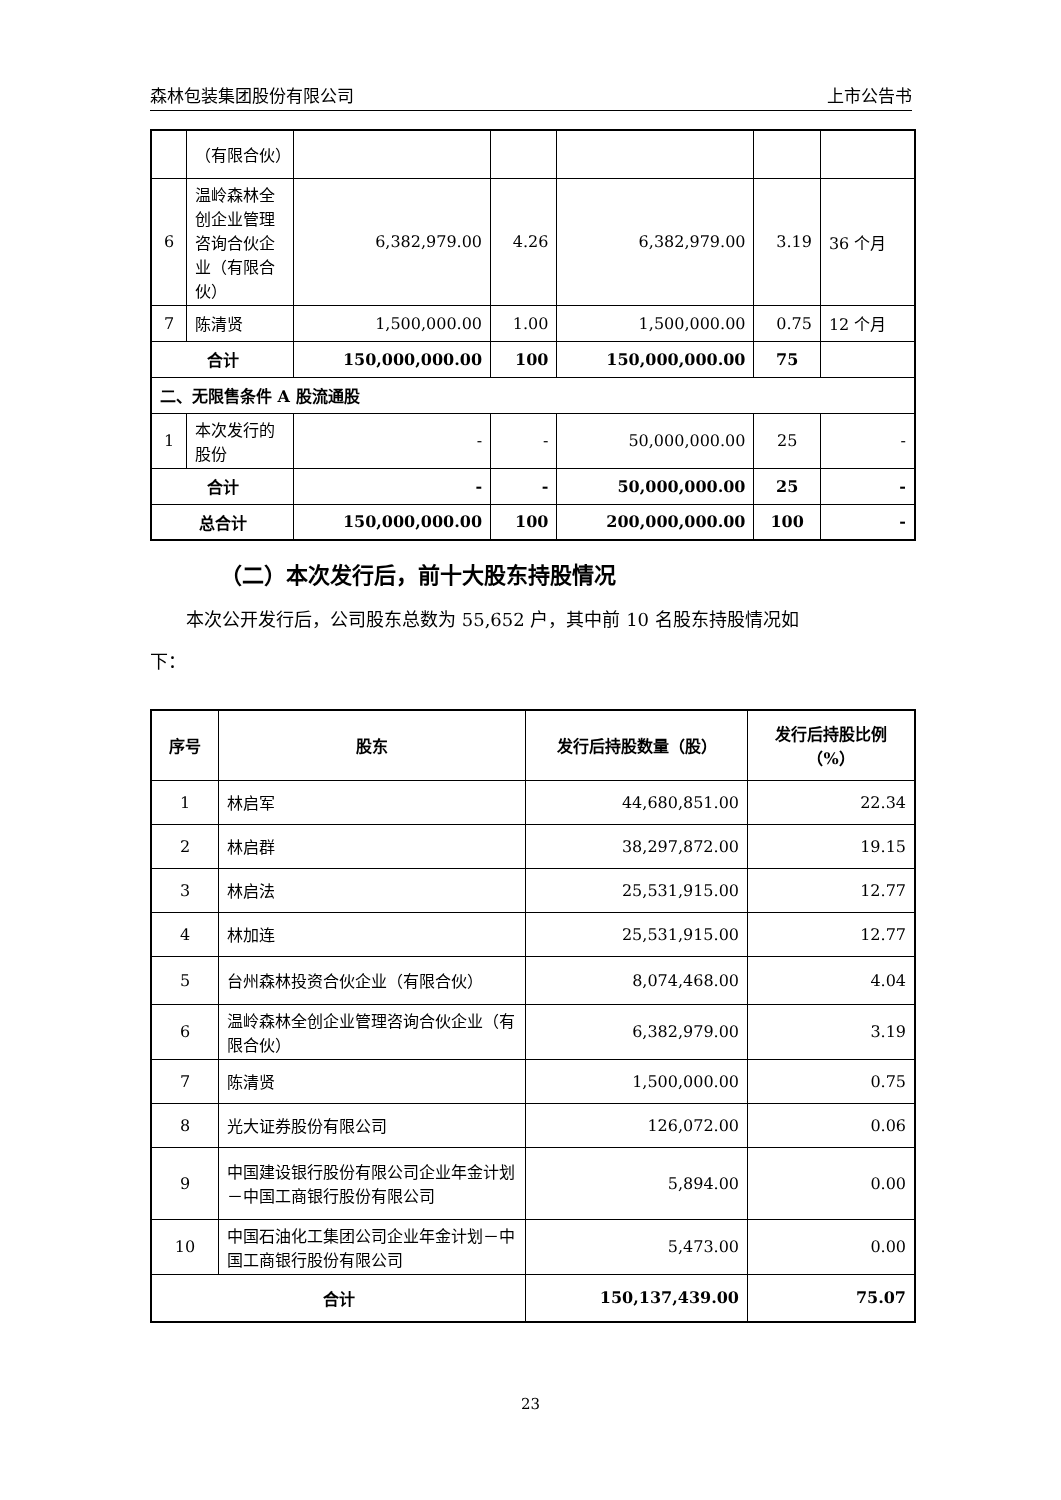森林包装集团股份有限公司 上市公告书
| | （有限合伙） | | | | | |
| 6 | 温岭森林全创企业管理咨询合伙企业（有限合伙） | 6,382,979.00 | 4.26 | 6,382,979.00 | 3.19 | 36 个月 |
| 7 | 陈清贤 | 1,500,000.00 | 1.00 | 1,500,000.00 | 0.75 | 12 个月 |
| 合计 | | 150,000,000.00 | 100 | 150,000,000.00 | 75 | |
| 二、无限售条件 A 股流通股 | | | | | | |
| 1 | 本次发行的股份 | - | - | 50,000,000.00 | 25 | - |
| 合计 | | - | - | 50,000,000.00 | 25 | - |
| 总合计 | | 150,000,000.00 | 100 | 200,000,000.00 | 100 | - |
（二）本次发行后，前十大股东持股情况
本次公开发行后，公司股东总数为 55,652 户，其中前 10 名股东持股情况如
下：
| 序号 | 股东 | 发行后持股数量（股） | 发行后持股比例（%） |
| --- | --- | --- | --- |
| 1 | 林启军 | 44,680,851.00 | 22.34 |
| 2 | 林启群 | 38,297,872.00 | 19.15 |
| 3 | 林启法 | 25,531,915.00 | 12.77 |
| 4 | 林加连 | 25,531,915.00 | 12.77 |
| 5 | 台州森林投资合伙企业（有限合伙） | 8,074,468.00 | 4.04 |
| 6 | 温岭森林全创企业管理咨询合伙企业（有限合伙） | 6,382,979.00 | 3.19 |
| 7 | 陈清贤 | 1,500,000.00 | 0.75 |
| 8 | 光大证券股份有限公司 | 126,072.00 | 0.06 |
| 9 | 中国建设银行股份有限公司企业年金计划－中国工商银行股份有限公司 | 5,894.00 | 0.00 |
| 10 | 中国石油化工集团公司企业年金计划－中国工商银行股份有限公司 | 5,473.00 | 0.00 |
| 合计 | | 150,137,439.00 | 75.07 |
23